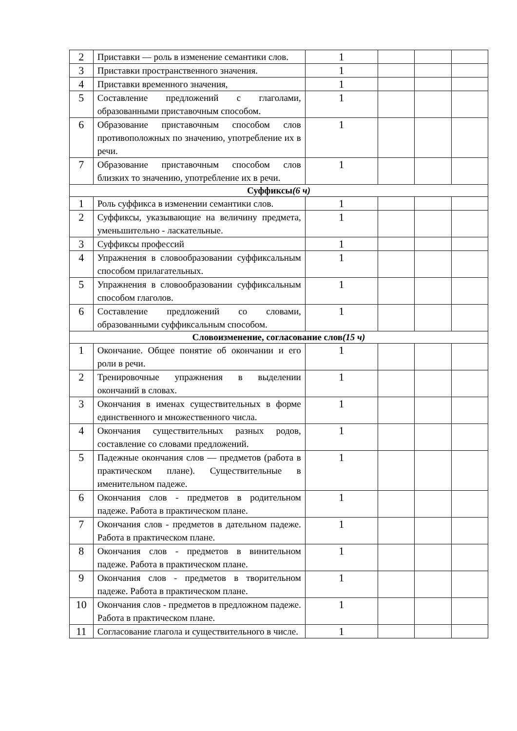| 2 | Приставки — роль в изменение семантики слов. | 1 | | | |
| 3 | Приставки пространственного значения. | 1 | | | |
| 4 | Приставки временного значения, | 1 | | | |
| 5 | Составление предложений с глаголами, образованными приставочным способом. | 1 | | | |
| 6 | Образование приставочным способом слов противоположных по значению, употребление их в речи. | 1 | | | |
| 7 | Образование приставочным способом слов близких то значению, употребление их в речи. | 1 | | | |
| Суффиксы (6 ч) | | | | | |
| 1 | Роль суффикса в изменении семантики слов. | 1 | | | |
| 2 | Суффиксы, указывающие на величину предмета, уменьшительно - ласкательные. | 1 | | | |
| 3 | Суффиксы профессий | 1 | | | |
| 4 | Упражнения в словообразовании суффиксальным способом прилагательных. | 1 | | | |
| 5 | Упражнения в словообразовании суффиксальным способом глаголов. | 1 | | | |
| 6 | Составление предложений со словами, образованными суффиксальным способом. | 1 | | | |
| Словоизменение, согласование слов (15 ч) | | | | | |
| 1 | Окончание. Общее понятие об окончании и его роли в речи. | 1 | | | |
| 2 | Тренировочные упражнения в выделении окончаний в словах. | 1 | | | |
| 3 | Окончания в именах существительных в форме единственного и множественного числа. | 1 | | | |
| 4 | Окончания существительных разных родов, составление со словами предложений. | 1 | | | |
| 5 | Падежные окончания слов — предметов (работа в практическом плане). Существительные в именительном падеже. | 1 | | | |
| 6 | Окончания слов - предметов в родительном падеже. Работа в практическом плане. | 1 | | | |
| 7 | Окончания слов - предметов в дательном падеже. Работа в практическом плане. | 1 | | | |
| 8 | Окончания слов - предметов в винительном падеже. Работа в практическом плане. | 1 | | | |
| 9 | Окончания слов - предметов в творительном падеже. Работа в практическом плане. | 1 | | | |
| 10 | Окончания слов - предметов в предложном падеже. Работа в практическом плане. | 1 | | | |
| 11 | Согласование глагола и существительного в числе. | 1 | | | |